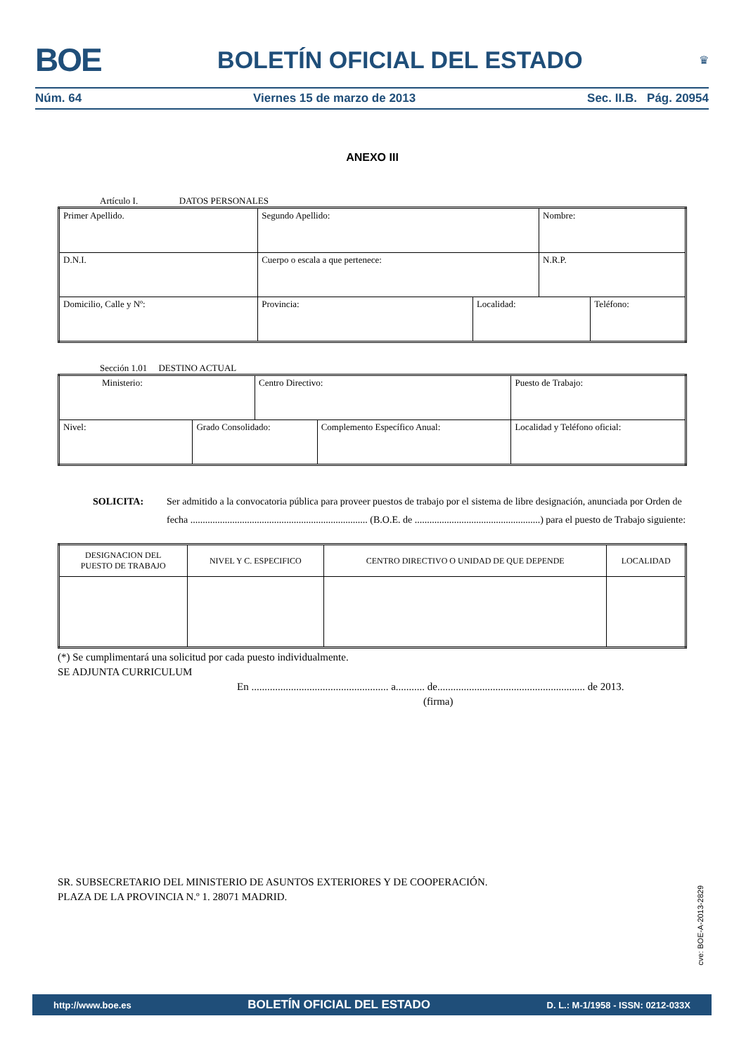BOE BOLETÍN OFICIAL DEL ESTADO ♛
Núm. 64 Viernes 15 de marzo de 2013 Sec. II.B. Pág. 20954
ANEXO III
Artículo I. DATOS PERSONALES
| Primer Apellido. | | Segundo Apellido: | | Nombre: | |
| D.N.I. | Cuerpo o escala a que pertenece: | | | N.R.P. | |
| Domicilio, Calle y Nº: | | Provincia: | Localidad: | | Teléfono: |
Sección 1.01 DESTINO ACTUAL
| Ministerio: | | Centro Directivo: | | Puesto de Trabajo: |
| Nivel: | Grado Consolidado: | | Complemento Específico Anual: | Localidad y Teléfono oficial: |
SOLICITA: Ser admitido a la convocatoria pública para proveer puestos de trabajo por el sistema de libre designación, anunciada por Orden de fecha ........................................................................ (B.O.E. de ...................................................) para el puesto de Trabajo siguiente:
| DESIGNACION DEL PUESTO DE TRABAJO | NIVEL Y C. ESPECIFICO | CENTRO DIRECTIVO O UNIDAD DE QUE DEPENDE | LOCALIDAD |
(*) Se cumplimentará una solicitud por cada puesto individualmente.
SE ADJUNTA CURRICULUM
En .................................................... a........... de........................................................ de 2013.
(firma)
SR. SUBSECRETARIO DEL MINISTERIO DE ASUNTOS EXTERIORES Y DE COOPERACIÓN.
PLAZA DE LA PROVINCIA N.º 1. 28071 MADRID.
cve: BOE-A-2013-2829
http://www.boe.es BOLETÍN OFICIAL DEL ESTADO D. L.: M-1/1958 - ISSN: 0212-033X